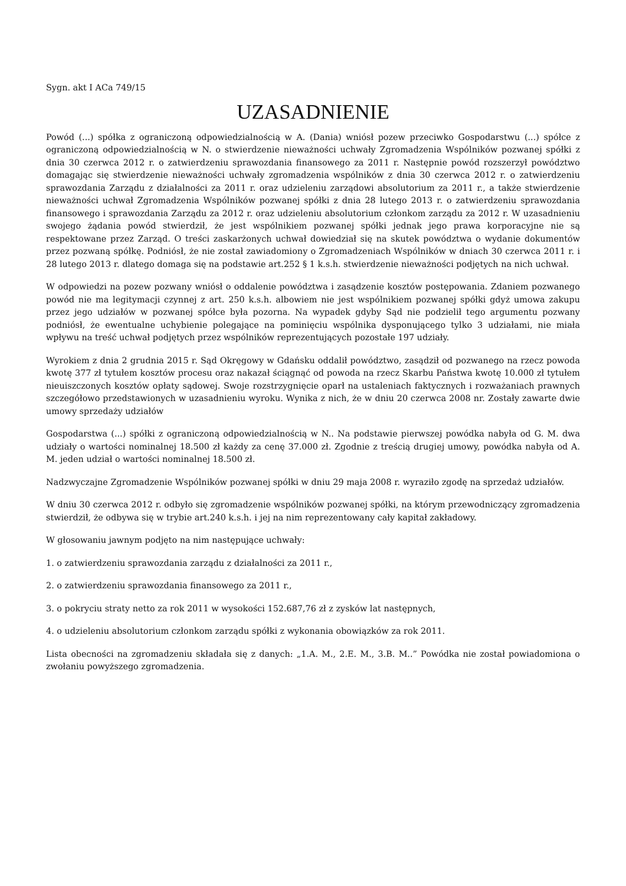Sygn. akt I ACa 749/15
UZASADNIENIE
Powód (...) spółka z ograniczoną odpowiedzialnością w A. (Dania) wniósł pozew przeciwko Gospodarstwu (...) spółce z ograniczoną odpowiedzialnością w N. o stwierdzenie nieważności uchwały Zgromadzenia Wspólników pozwanej spółki z dnia 30 czerwca 2012 r. o zatwierdzeniu sprawozdania finansowego za 2011 r. Następnie powód rozszerzył powództwo domagając się stwierdzenie nieważności uchwały zgromadzenia wspólników z dnia 30 czerwca 2012 r. o zatwierdzeniu sprawozdania Zarządu z działalności za 2011 r. oraz udzieleniu zarządowi absolutorium za 2011 r., a także stwierdzenie nieważności uchwał Zgromadzenia Wspólników pozwanej spółki z dnia 28 lutego 2013 r. o zatwierdzeniu sprawozdania finansowego i sprawozdania Zarządu za 2012 r. oraz udzieleniu absolutorium członkom zarządu za 2012 r. W uzasadnieniu swojego żądania powód stwierdził, że jest wspólnikiem pozwanej spółki jednak jego prawa korporacyjne nie są respektowane przez Zarząd. O treści zaskarżonych uchwał dowiedział się na skutek powództwa o wydanie dokumentów przez pozwaną spółkę. Podniósł, że nie został zawiadomiony o Zgromadzeniach Wspólników w dniach 30 czerwca 2011 r. i 28 lutego 2013 r. dlatego domaga się na podstawie art.252 § 1 k.s.h. stwierdzenie nieważności podjętych na nich uchwał.
W odpowiedzi na pozew pozwany wniósł o oddalenie powództwa i zasądzenie kosztów postępowania. Zdaniem pozwanego powód nie ma legitymacji czynnej z art. 250 k.s.h. albowiem nie jest wspólnikiem pozwanej spółki gdyż umowa zakupu przez jego udziałów w pozwanej spółce była pozorna. Na wypadek gdyby Sąd nie podzielił tego argumentu pozwany podniósł, że ewentualne uchybienie polegające na pominięciu wspólnika dysponującego tylko 3 udziałami, nie miała wpływu na treść uchwał podjętych przez wspólników reprezentujących pozostałe 197 udziały.
Wyrokiem z dnia 2 grudnia 2015 r. Sąd Okręgowy w Gdańsku oddalił powództwo, zasądził od pozwanego na rzecz powoda kwotę 377 zł tytułem kosztów procesu oraz nakazał ściągnąć od powoda na rzecz Skarbu Państwa kwotę 10.000 zł tytułem nieuiszczonych kosztów opłaty sądowej. Swoje rozstrzygnięcie oparł na ustaleniach faktycznych i rozważaniach prawnych szczegółowo przedstawionych w uzasadnieniu wyroku. Wynika z nich, że w dniu 20 czerwca 2008 nr. Zostały zawarte dwie umowy sprzedaży udziałów
Gospodarstwa (...) spółki z ograniczoną odpowiedzialnością w N.. Na podstawie pierwszej powódka nabyła od G. M. dwa udziały o wartości nominalnej 18.500 zł każdy za cenę 37.000 zł. Zgodnie z treścią drugiej umowy, powódka nabyła od A. M. jeden udział o wartości nominalnej 18.500 zł.
Nadzwyczajne Zgromadzenie Wspólników pozwanej spółki w dniu 29 maja 2008 r. wyraziło zgodę na sprzedaż udziałów.
W dniu 30 czerwca 2012 r. odbyło się zgromadzenie wspólników pozwanej spółki, na którym przewodniczący zgromadzenia stwierdził, że odbywa się w trybie art.240 k.s.h. i jej na nim reprezentowany cały kapitał zakładowy.
W głosowaniu jawnym podjęto na nim następujące uchwały:
1. o zatwierdzeniu sprawozdania zarządu z działalności za 2011 r.,
2. o zatwierdzeniu sprawozdania finansowego za 2011 r.,
3. o pokryciu straty netto za rok 2011 w wysokości 152.687,76 zł z zysków lat następnych,
4. o udzieleniu absolutorium członkom zarządu spółki z wykonania obowiązków za rok 2011.
Lista obecności na zgromadzeniu składała się z danych: „1.A. M., 2.E. M., 3.B. M..” Powódka nie został powiadomiona o zwołaniu powyższego zgromadzenia.